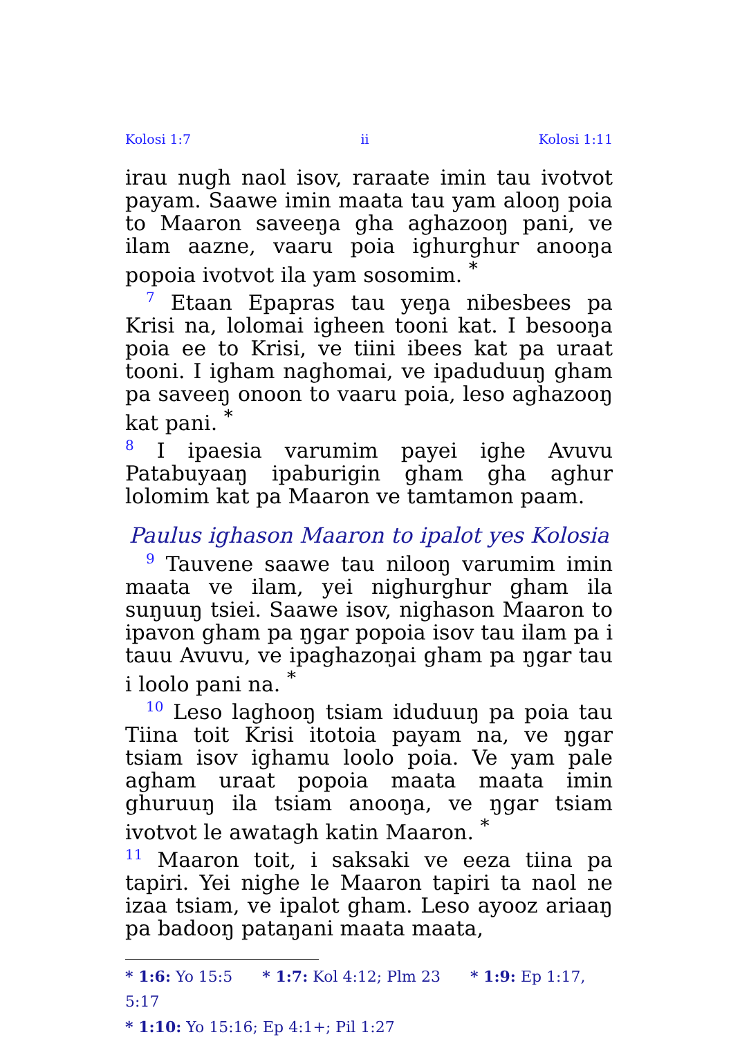Kolosi 1:7 ii Kolosi 1:11
irau nugh naol isov, raraate imin tau ivotvot payam. Saawe imin maata tau yam alooŋ poia to Maaron saveeŋa gha aghazooŋ pani, ve ilam aazne, vaaru poia ighurghur anooŋa popoia ivotvot ila yam sosomim. <sup>*</sup>
<sup>7</sup> Etaan Epapras tau yeŋa nibesbees pa Krisi na, lolomai igheen tooni kat. I besooŋa poia ee to Krisi, ve tiini ibees kat pa uraat tooni. I igham naghomai, ve ipaduduuŋ gham pa saveeŋ onoon to vaaru poia, leso aghazooŋ kat pani. <sup>*</sup>
<sup>8</sup> I ipaesia varumim payei ighe Avuvu Patabuyaaŋ ipaburigin gham gha aghur lolomim kat pa Maaron ve tamtamon paam.
Paulus ighason Maaron to ipalot yes Kolosia
<sup>9</sup> Tauvene saawe tau nilooŋ varumim imin maata ve ilam, yei nighurghur gham ila suŋuuŋ tsiei. Saawe isov, nighason Maaron to ipavon gham pa ŋgar popoia isov tau ilam pa i tauu Avuvu, ve ipaghazoŋai gham pa ŋgar tau i loolo pani na. <sup>*</sup>
<sup>10</sup> Leso laghooŋ tsiam iduduuŋ pa poia tau Tiina toit Krisi itotoia payam na, ve ŋgar tsiam isov ighamu loolo poia. Ve yam pale agham uraat popoia maata maata imin ghuruuŋ ila tsiam anooŋa, ve ŋgar tsiam ivotvot le awatagh katin Maaron. <sup>*</sup>
<sup>11</sup> Maaron toit, i saksaki ve eeza tiina pa tapiri. Yei nighe le Maaron tapiri ta naol ne izaa tsiam, ve ipalot gham. Leso ayooz ariaaŋ pa badooŋ pataŋani maata maata,
* 1:6: Yo 15:5 * 1:7: Kol 4:12; Plm 23 * 1:9: Ep 1:17, 5:17
* 1:10: Yo 15:16; Ep 4:1+; Pil 1:27